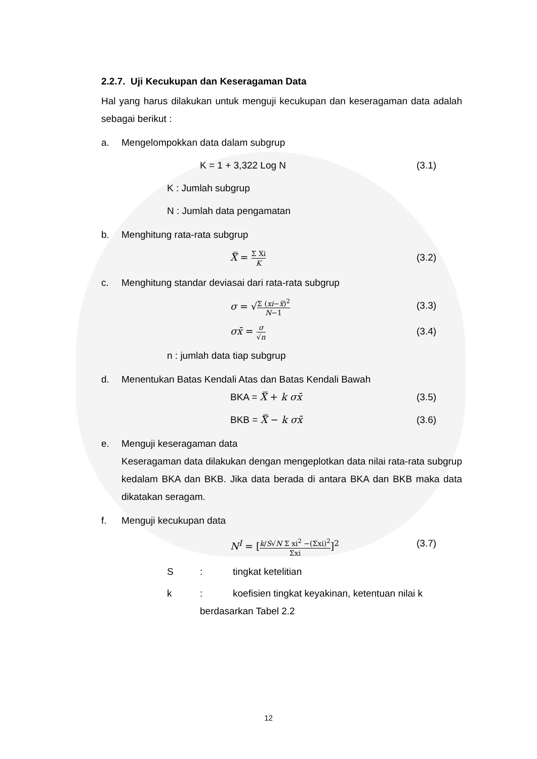2.2.7. Uji Kecukupan dan Keseragaman Data
Hal yang harus dilakukan untuk menguji kecukupan dan keseragaman data adalah sebagai berikut :
a. Mengelompokkan data dalam subgrup
K = 1 + 3,322 Log N (3.1)
K : Jumlah subgrup
N : Jumlah data pengamatan
b. Menghitung rata-rata subgrup
X̿ = Σ Xi K (3.2)
c. Menghitung standar deviasai dari rata-rata subgrup
σ = √Σ (xi−x̿)<sup>2</sup> N−1 (3.3)
σx̄ = σ √n (3.4)
n : jumlah data tiap subgrup
d. Menentukan Batas Kendali Atas dan Batas Kendali Bawah
BKA = X̿ + k σx̄ (3.5)
BKB = X̿ − k σx̄ (3.6)
e. Menguji keseragaman data
Keseragaman data dilakukan dengan mengeplotkan data nilai rata-rata subgrup kedalam BKA dan BKB. Jika data berada di antara BKA dan BKB maka data dikatakan seragam.
f. Menguji kecukupan data
N<sup>I</sup> = [k/S√N Σ xi<sup>2</sup> −(Σxi)<sup>2</sup> Σxi]<sup>2</sup> (3.7)
S: tingkat ketelitian
k: koefisien tingkat keyakinan, ketentuan nilai k
berdasarkan Tabel 2.2
12